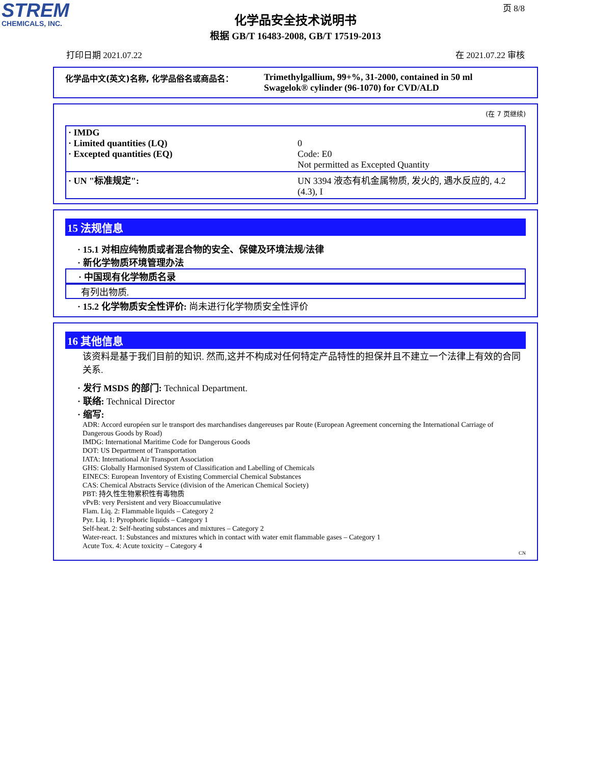STREM
CHEMICALS, INC.
页 8/8
化学品安全技术说明书
根据 GB/T 16483-2008, GB/T 17519-2013
打印日期 2021.07.22 在 2021.07.22 审核
化学品中文(英文)名称, 化学品俗名或商品名： Trimethylgallium, 99+%, 31-2000, contained in 50 ml
Swagelok® cylinder (96-1070) for CVD/ALD
(在 7 页继续)
| · IMDG · Limited quantities (LQ) · Excepted quantities (EQ) | 0 Code: E0 Not permitted as Excepted Quantity |
| · UN "标准规定": | UN 3394 液态有机金属物质, 发火的, 遇水反应的, 4.2 (4.3), I |
15 法规信息
· 15.1 对相应纯物质或者混合物的安全、保健及环境法规/法律
· 新化学物质环境管理办法
· 中国现有化学物质名录
有列出物质.
· 15.2 化学物质安全性评价: 尚未进行化学物质安全性评价
16 其他信息
该资料是基于我们目前的知识. 然而,这并不构成对任何特定产品特性的担保并且不建立一个法律上有效的合同关系.
· 发行 MSDS 的部门: Technical Department.
· 联络: Technical Director
· 缩写:
ADR: Accord européen sur le transport des marchandises dangereuses par Route (European Agreement concerning the International Carriage of Dangerous Goods by Road)
IMDG: International Maritime Code for Dangerous Goods
DOT: US Department of Transportation
IATA: International Air Transport Association
GHS: Globally Harmonised System of Classification and Labelling of Chemicals
EINECS: European Inventory of Existing Commercial Chemical Substances
CAS: Chemical Abstracts Service (division of the American Chemical Society)
PBT: 持久性生物累积性有毒物质
vPvB: very Persistent and very Bioaccumulative
Flam. Liq. 2: Flammable liquids – Category 2
Pyr. Liq. 1: Pyrophoric liquids – Category 1
Self-heat. 2: Self-heating substances and mixtures – Category 2
Water-react. 1: Substances and mixtures which in contact with water emit flammable gases – Category 1
Acute Tox. 4: Acute toxicity – Category 4
CN